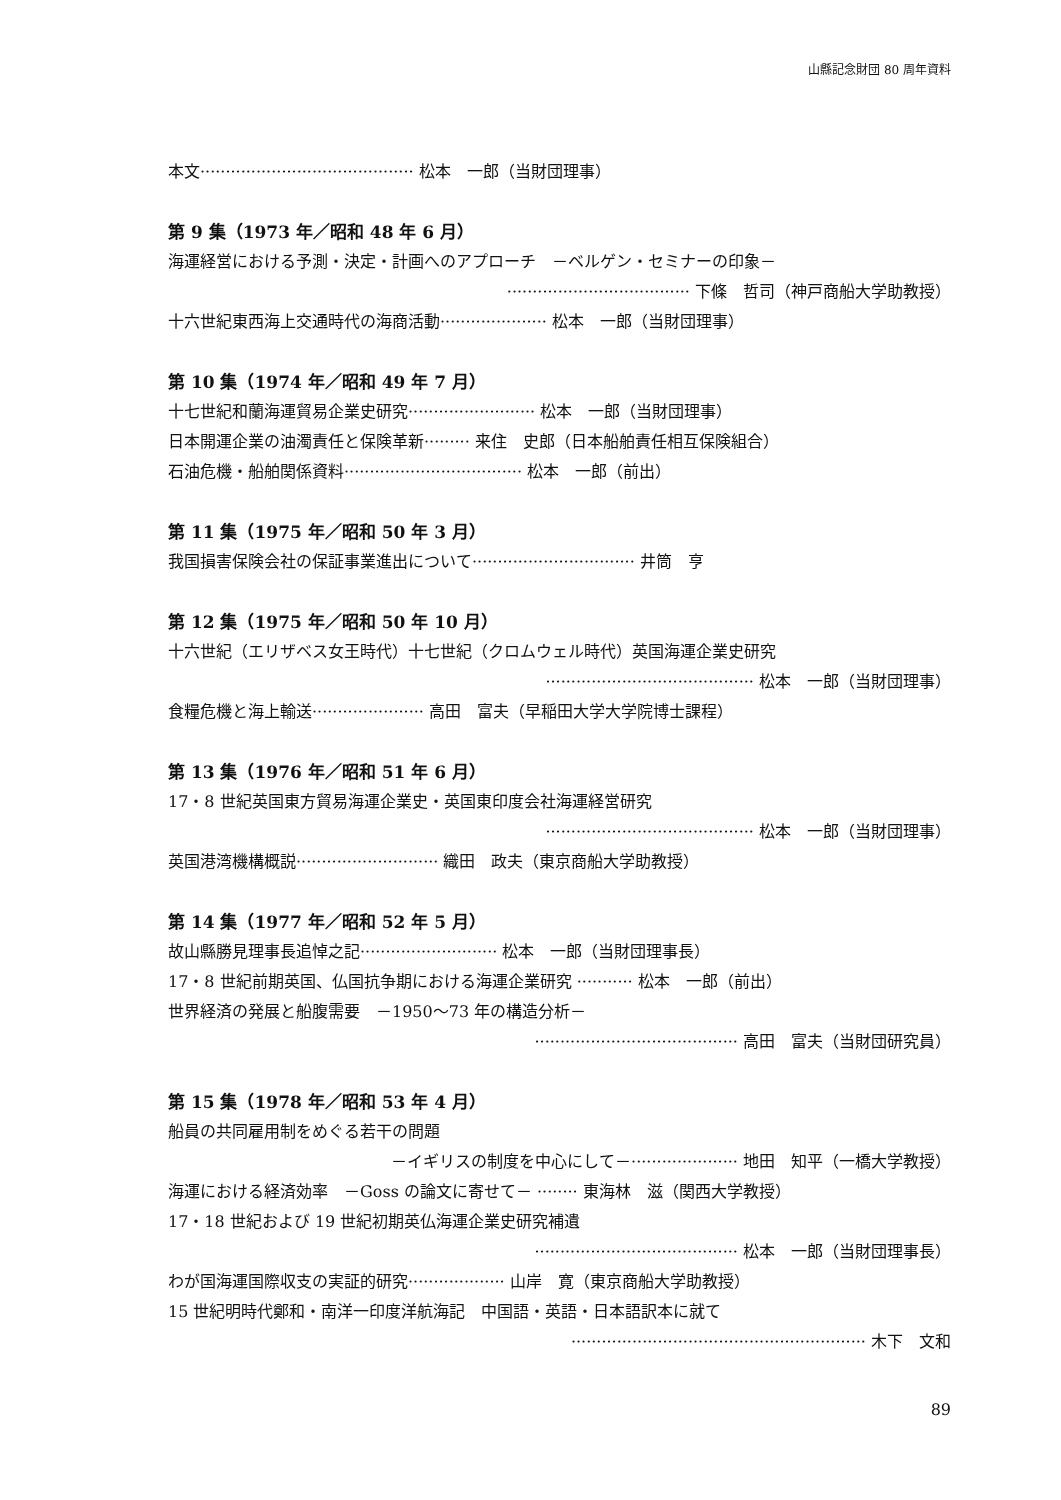山縣記念財団 80 周年資料
本文·········································· 松本　一郎（当財団理事）
第 9 集（1973 年／昭和 48 年 6 月）
海運経営における予測・決定・計画へのアプローチ　－ベルゲン・セミナーの印象－
···································· 下條　哲司（神戸商船大学助教授）
十六世紀東西海上交通時代の海商活動····················· 松本　一郎（当財団理事）
第 10 集（1974 年／昭和 49 年 7 月）
十七世紀和蘭海運貿易企業史研究························· 松本　一郎（当財団理事）
日本開運企業の油濁責任と保険革新········· 来住　史郎（日本船舶責任相互保険組合）
石油危機・船舶関係資料··································· 松本　一郎（前出）
第 11 集（1975 年／昭和 50 年 3 月）
我国損害保険会社の保証事業進出について································ 井筒　亨
第 12 集（1975 年／昭和 50 年 10 月）
十六世紀（エリザベス女王時代）十七世紀（クロムウェル時代）英国海運企業史研究
········································· 松本　一郎（当財団理事）
食糧危機と海上輸送······················ 高田　富夫（早稲田大学大学院博士課程）
第 13 集（1976 年／昭和 51 年 6 月）
17・8 世紀英国東方貿易海運企業史・英国東印度会社海運経営研究
········································· 松本　一郎（当財団理事）
英国港湾機構概説···························· 織田　政夫（東京商船大学助教授）
第 14 集（1977 年／昭和 52 年 5 月）
故山縣勝見理事長追悼之記··························· 松本　一郎（当財団理事長）
17・8 世紀前期英国、仏国抗争期における海運企業研究 ··········· 松本　一郎（前出）
世界経済の発展と船腹需要　－1950～73 年の構造分析－
········································ 高田　富夫（当財団研究員）
第 15 集（1978 年／昭和 53 年 4 月）
船員の共同雇用制をめぐる若干の問題
－イギリスの制度を中心にして－····················· 地田　知平（一橋大学教授）
海運における経済効率　－Goss の論文に寄せて－ ········ 東海林　滋（関西大学教授）
17・18 世紀および 19 世紀初期英仏海運企業史研究補遺
········································ 松本　一郎（当財団理事長）
わが国海運国際収支の実証的研究··················· 山岸　寛（東京商船大学助教授）
15 世紀明時代鄭和・南洋一印度洋航海記　中国語・英語・日本語訳本に就て
·························································· 木下　文和
89